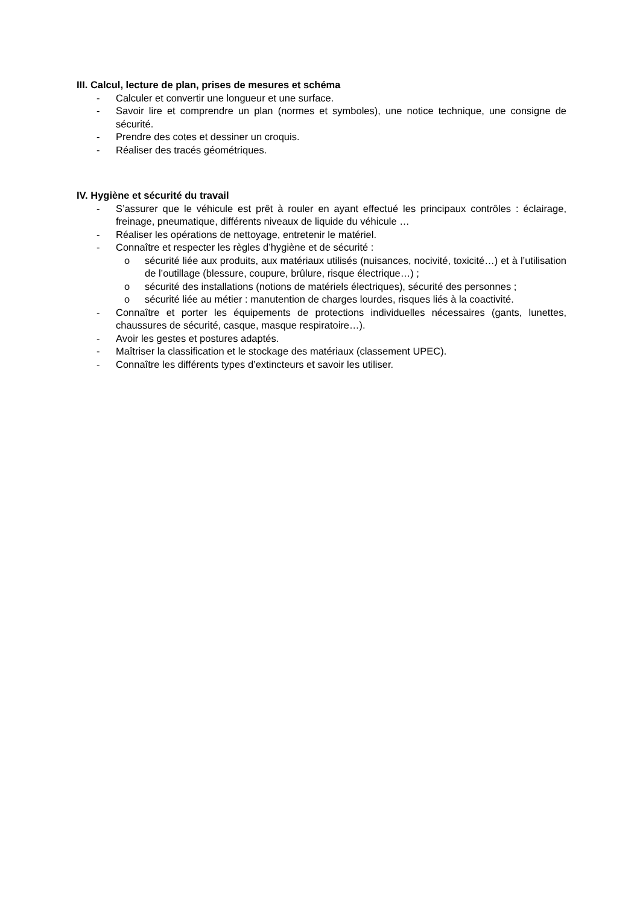III. Calcul, lecture de plan, prises de mesures et schéma
- Calculer et convertir une longueur et une surface.
- Savoir lire et comprendre un plan (normes et symboles), une notice technique, une consigne de sécurité.
- Prendre des cotes et dessiner un croquis.
- Réaliser des tracés géométriques.
IV. Hygiène et sécurité du travail
- S’assurer que le véhicule est prêt à rouler en ayant effectué les principaux contrôles : éclairage, freinage, pneumatique, différents niveaux de liquide du véhicule …
- Réaliser les opérations de nettoyage, entretenir le matériel.
- Connaître et respecter les règles d’hygiène et de sécurité :
o sécurité liée aux produits, aux matériaux utilisés (nuisances, nocivité, toxicité…) et à l’utilisation de l’outillage (blessure, coupure, brûlure, risque électrique…) ;
o sécurité des installations (notions de matériels électriques), sécurité des personnes ;
o sécurité liée au métier : manutention de charges lourdes, risques liés à la coactivité.
- Connaître et porter les équipements de protections individuelles nécessaires (gants, lunettes, chaussures de sécurité, casque, masque respiratoire…).
- Avoir les gestes et postures adaptés.
- Maîtriser la classification et le stockage des matériaux (classement UPEC).
- Connaître les différents types d’extincteurs et savoir les utiliser.